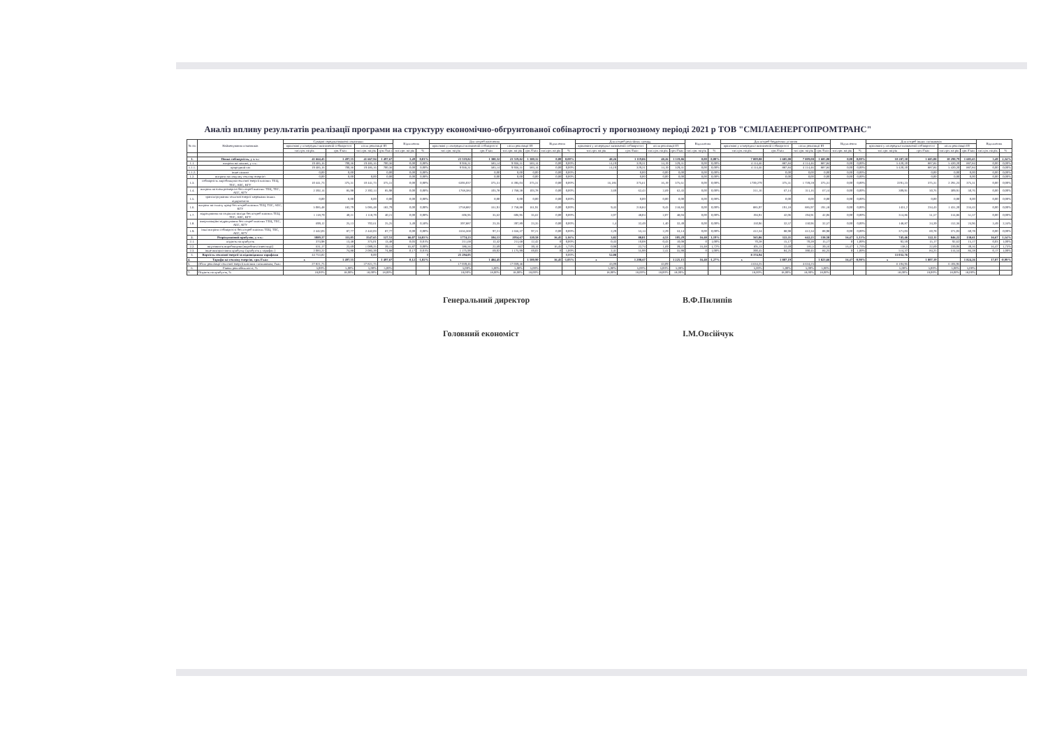Аналіз впливу результатів реалізації програми на структуру економічно-обгрунтованої собівартості у прогнозному періоді 2021 р ТОВ "СМІЛАЕНЕРГОПРОМТРАНС"
| № з/п | Найменування показників | Сумарні середньозважені показники | | | | Відхилення | | Для потреб населення | | | | Відхилення | | Для потреб релігійних громад | | | | Відхилення | | Для потреб бюджетних установ | | | | Відхилення | | Для потреб інших споживачів | | | | Відхилення | |
| --- | --- | --- | --- | --- | --- | --- | --- | --- | --- | --- | --- | --- | --- | --- | --- | --- | --- | --- | --- | --- | --- | --- | --- | --- | --- | --- | --- | --- | --- | --- | --- |
| | | враховані у попередньо визначеній собівартості | | після реалізації ІП | | | | враховані у попередньо визначеній собівартості | | після реалізації ІП | | | | враховані у попередньо визначеній собівартості | | після реалізації ІП | | | | враховані у попередньо визначеній собівартості | | після реалізації ІП | | | | враховані у попередньо визначеній собівартості | | після реалізації ІП | | | |
| | | тис.грн. на рік | грн./Гкал | тис.грн. на рік | грн./Гкал | тис.грн. на рік | % | тис.грн. на рік | грн./Гкал | тис.грн. на рік | грн./Гкал | тис.грн. на рік | % | тис.грн. на рік | грн./Гкал | тис.грн. на рік | грн./Гкал | тис.грн. на рік | % | тис.грн. на рік | грн./Гкал | тис.грн. на рік | грн./Гкал | тис.грн. на рік | % | тис.грн. на рік | грн./Гкал | тис.грн. на рік | грн./Гкал | тис.грн. на рік | % |
| 1. | Повна собівартість, у т. ч.: | 41 664,45 | 1 497,55 | 41 667,94 | 1 497,67 | 3,49 | 0,01% | 23 519,82 | 1 380,32 | 23 519,82 | 1 380,32 | 0,00 | 0,00% | 48,26 | 1 119,86 | 48,26 | 1 119,86 | 0,00 | 0,00% | 7 809,08 | 1 685,08 | 7 809,08 | 1 685,08 | 0,00 | 0,00% | 10 287,30 | 1 685,08 | 10 290,79 | 1 685,65 | 3,49 | 2,34% |
| 1.1. | витрати на паливо, у т.ч.: | 19 485,16 | 700,36 | 19 485,16 | 700,36 | 0,00 | 0,00% | 9 936,31 | 583,14 | 9 936,31 | 583,14 | 0,00 | 0,00% | 14,19 | 329,31 | 14,19 | 329,31 | 0,00 | 0,00% | 4 114,46 | 887,84 | 4 114,46 | 887,84 | 0,00 | 0,00% | 5 420,20 | 887,84 | 5 420,20 | 887,84 | 0,00 | 0,00% |
| 1.1.1. | природний газ | 19 485,16 | 700,36 | 19 485,16 | 700,36 | 0,00 | 0,00% | 9 936,31 | 583,14 | 9 936,31 | 583,14 | 0,00 | 0,00% | 14,19 | 329,31 | 14,19 | 329,31 | 0,00 | 0,00% | 4 114,46 | 887,84 | 4 114,46 | 887,84 | 0,00 | 0,00% | 5 420,20 | 887,84 | 5 420,20 | 887,84 | 0,00 | 0,00% |
| 1.1.2. | інше паливо | 0,00 | 0,00 | | 0,00 | 0,00 | 0,00% | | 0,00 | 0,00 | 0,00 | 0,00 | 0,00% | | 0,00 | 0,00 | 0,00 | 0,00 | 0,00% | | 0,00 | 0,00 | 0,00 | 0,00 | 0,00% | | 0,00 | 0,00 | 0,00 | 0,00 | 0,00% |
| 1.2. | витрати на покупну теплову енергію | 0,00 | 0,00 | 0,00 | 0,00 | 0,00 | 0,00% | | 0,00 | 0,00 | 0,00 | 0,00 | 0,00% | | 0,00 | 0,00 | 0,00 | 0,00 | 0,00% | | 0,00 | 0,00 | 0,00 | 0,00 | 0,00% | | 0,00 | 0,00 | 0,00 | 0,00 | 0,00% |
| 1.3. | собівартість виробництва теплової енергії власних ТЕЦ, ТЕС, АЕС, КГУ | 10 441,73 | 375,31 | 10 441,73 | 375,31 | 0,00 | 0,00% | 6395,037 | 375,31 | 6 395,04 | 375,31 | 0,00 | 0,00% | 16,185 | 375,61 | 16,19 | 375,61 | 0,00 | 0,00% | 1739,279 | 375,31 | 1 739,28 | 375,31 | 0,00 | 0,00% | 2291,23 | 375,31 | 2 291,23 | 375,31 | 0,00 | 0,00% |
| 1.4. | витрати на електроенергію без потреб власних ТЕЦ, ТЕС, АЕС, КГУ | 2 392,14 | 85,98 | 2 392,14 | 85,98 | 0,00 | 0,00% | 1768,384 | 103,78 | 1 768,38 | 103,78 | 0,00 | 0,00% | 2,69 | 62,43 | 2,69 | 62,43 | 0,00 | 0,00% | 311,16 | 67,14 | 311,16 | 67,14 | 0,00 | 0,00% | 309,91 | 50,76 | 309,91 | 50,76 | 0,00 | 0,00% |
| 1.5. | транспортування теплової енергії мережами інших підприємств | 0,00 | 0,00 | 0,00 | 0,00 | 0,00 | 0,00% | | 0,00 | 0,00 | 0,00 | 0,00 | 0,00% | | 0,00 | 0,00 | 0,00 | 0,00 | 0,00% | | 0,00 | 0,00 | 0,00 | 0,00 | 0,00% | | 0,00 | 0,00 | 0,00 | 0,00 | 0,00% |
| 1.6. | витрати на оплату праці без потреб власних ТЕЦ, ТЕС, АЕС, КГУ | 5 085,48 | 182,79 | 5 085,48 | 182,79 | 0,00 | 0,00% | 2758,882 | 161,91 | 2 758,88 | 161,91 | 0,00 | 0,00% | 9,43 | 218,84 | 9,43 | 218,84 | 0,00 | 0,00% | 885,97 | 191,18 | 885,97 | 191,18 | 0,00 | 0,00% | 1431,2 | 234,43 | 1 431,20 | 234,43 | 0,00 | 0,00% |
| 1.7. | відрахування на соціальні заходи без потреб власних ТЕЦ, ТЕС, АЕС, КГУ | 1 118,79 | 40,21 | 1 118,79 | 40,21 | 0,00 | 0,00% | 606,95 | 35,62 | 606,95 | 35,62 | 0,00 | 0,00% | 2,07 | 48,04 | 2,07 | 48,04 | 0,00 | 0,00% | 194,91 | 42,06 | 194,91 | 42,06 | 0,00 | 0,00% | 314,86 | 51,57 | 314,86 | 51,57 | 0,00 | 0,00% |
| 1.8. | амортизаційні відрахування без потреб власних ТЕЦ, ТЕС, АЕС, КГУ | 699,12 | 25,13 | 702,61 | 25,25 | 3,49 | 0,50% | 397,887 | 23,35 | 397,89 | 23,35 | 0,00 | 0,00% | 1,4 | 32,49 | 1,40 | 32,49 | 0,00 | 0,00% | 150,96 | 32,57 | 150,96 | 32,57 | 0,00 | 0,00% | 148,87 | 24,39 | 152,36 | 24,96 | 3,49 | 2,34% |
| 1.9. | інші витрати собівартості без потреб власних ТЕЦ, ТЕС, АЕС, КГУ | 2 442,03 | 87,77 | 2 442,03 | 87,77 | 0,00 | 0,00% | 1656,368 | 97,21 | 1 656,37 | 97,21 | 0,00 | 0,00% | 2,29 | 53,14 | 2,29 | 53,14 | 0,00 | 0,00% | 412,34 | 88,98 | 412,34 | 88,98 | 0,00 | 0,00% | 371,03 | 60,78 | 371,03 | 60,78 | 0,00 | 0,00% |
| 2. | Розрахунковий прибуток, у т.ч.: | 3089,37 | 111,05 | 3547,65 | 127,51 | 66,07 | 14,83% | 1774,23 | 104,13 | 2054,67 | 120,58 | 16,45 | 1,16% | 3,82 | 88,81 | 4,53 | 105,29 | 16,48 | 1,19% | 565,86 | 122,11 | 642,23 | 138,58 | 16,47 | 1,13% | 745,46 | 122,11 | 846,22 | 138,61 | 16,67 | 1,14% |
| 2.1. | податок на прибуток | 374,98 | 13,48 | 375,01 | 13,48 | 0,03 | 0,01% | 211,68 | 12,42 | 211,68 | 12,42 | 0 | 0,00% | 0,43 | 10,08 | 0,43 | 10,08 | 0 | 1,00% | 70,28 | 15,17 | 70,28 | 15,17 | 0 | 1,00% | 92,59 | 15,17 | 92,62 | 15,17 | 0,03 | 1,00% |
| 2.2. | на розвиток виробництва (виробничі інвестиції) | 631,17 | 22,69 | 1 089,25 | 39,15 | 65,87 | 0,00% | 386,56 | 22,69 | 667 | 39,14 | 16,45 | 1,73% | 0,98 | 22,74 | 1,69 | 39,22 | 16,48 | 1,72% | 105,13 | 22,69 | 181,5 | 39,16 | 16,47 | 1,73% | 138,5 | 22,69 | 239,06 | 39,16 | 16,47 | 1,73% |
| 2.3. | інше використання прибутку (прибуток у тарифах ) | 2 083,22 | 74,88 | 2 083,39 | 74,88 | 0,17 | 0,01% | 1 175,99 | 69,02 | 1 175,99 | 69,02 | 0 | 1,00% | 2,41 | 55,99 | 2,41 | 55,99 | 0 | 1,00% | 390,45 | 84,25 | 390,45 | 84,25 | 0 | 1,00% | 514,37 | 84,25 | 514,54 | 84,28 | 0,17 | 1,00% |
| 3. | Вартість теплової енергії за відповідними тарифами | 44 753,82 | | 0,00 | | | 0 | 25 294,05 | | | | | 0,00% | 52,08 | | | | | | 8 374,94 | | | | | | 11 032,76 | | | | | |
| 4. | Тарифи на теплову енергію, грн./Гкал | х | 1 497,55 | | 1 497,67 | 0,12 | -1,02% | х | 1 484,45 | | 1 500,90 | 16,45 | -1,05% | х | 1 208,67 | | 1 225,15 | 16,48 | -1,27% | х | 1 807,19 | | 1 823,66 | 16,47 | -0,98% | х | 1 807,19 | | 1 824,26 | 17,07 | -0,99% |
| 5. | Обсяг реалізації теплової енергії власним споживачам, Гкал | 27 821,75 | | 27 821,75 | | | | 17 039,46 | | 17 039,46 | | | | 43,09 | | 43,09 | | | | 4 634,25 | | 4 634,25 | | | | 6 104,95 | | 6 104,95 | | | |
| 6. | Рівень рентабельності, % | 5,00% | 5,00% | 5,00% | 5,00% | | | 5,00% | 5,00% | 5,00% | 5,00% | | | 5,00% | 5,00% | 5,00% | 5,00% | | | 5,00% | 5,00% | 5,00% | 5,00% | | | 5,00% | 5,00% | 5,00% | 5,00% | | |
| 7. | Податок на прибуток, % | 18,00% | 18,00% | 18,00% | 18,00% | | | 18,00% | 18,00% | 18,00% | 18,00% | | | 18,00% | 18,00% | 18,00% | 18,00% | | | 18,00% | 18,00% | 18,00% | 18,00% | | | 18,00% | 18,00% | 18,00% | 18,00% | | |
Генеральний директор В.Ф.Пилипів
Головний економіст І.М.Овсійчук